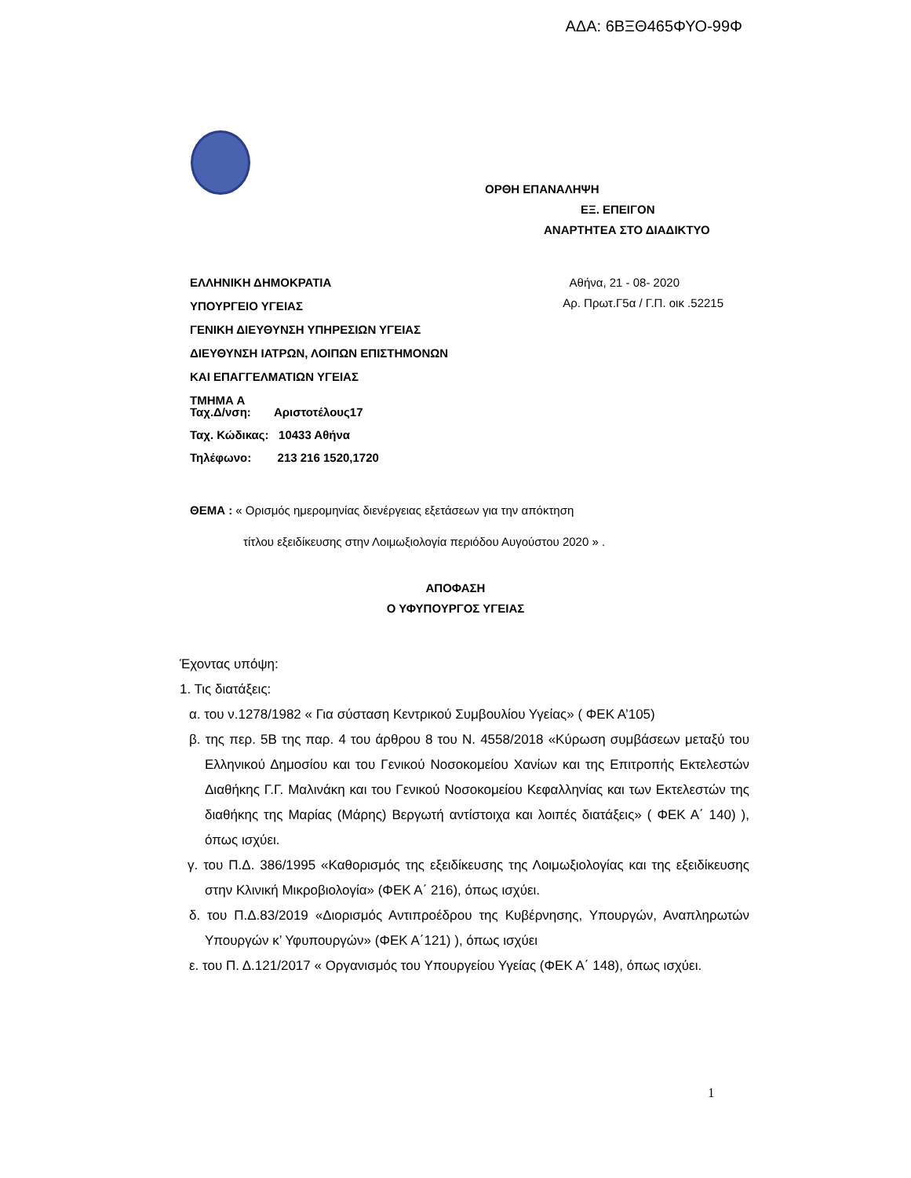ΑΔΑ: 6ΒΞΘ465ΦΥΟ-99Φ
ΟΡΘΗ ΕΠΑΝΑΛΗΨΗ
ΕΞ. ΕΠΕΙΓΟΝ
ΑΝΑΡΤΗΤΕΑ ΣΤΟ ΔΙΑΔΙΚΤΥΟ
ΕΛΛΗΝΙΚΗ ΔΗΜΟΚΡΑΤΙΑ
ΥΠΟΥΡΓΕΙΟ ΥΓΕΙΑΣ
ΓΕΝΙΚΗ ΔΙΕΥΘΥΝΣΗ ΥΠΗΡΕΣΙΩΝ ΥΓΕΙΑΣ
ΔΙΕΥΘΥΝΣΗ ΙΑΤΡΩΝ, ΛΟΙΠΩΝ ΕΠΙΣΤΗΜΟΝΩΝ
ΚΑΙ ΕΠΑΓΓΕΛΜΑΤΙΩΝ ΥΓΕΙΑΣ
ΤΜΗΜΑ Α
Αθήνα, 21 - 08- 2020
Αρ. Πρωτ.Γ5α / Γ.Π. οικ .52215
Ταχ.Δ/νση: Αριστοτέλους17
Ταχ. Κώδικας: 10433 Αθήνα
Τηλέφωνο: 213 216 1520,1720
ΘΕΜΑ : « Ορισμός ημερομηνίας διενέργειας εξετάσεων για την απόκτηση
τίτλου εξειδίκευσης στην Λοιμωξιολογία περιόδου Αυγούστου 2020 » .
ΑΠΟΦΑΣΗ
Ο ΥΦΥΠΟΥΡΓΟΣ ΥΓΕΙΑΣ
Έχοντας υπόψη:
1. Τις διατάξεις:
α. του ν.1278/1982 « Για σύσταση Κεντρικού Συμβουλίου Υγείας» ( ΦΕΚ Α’105)
β. της περ. 5Β της παρ. 4 του άρθρου 8 του Ν. 4558/2018 «Κύρωση συμβάσεων μεταξύ του Ελληνικού Δημοσίου και του Γενικού Νοσοκομείου Χανίων και της Επιτροπής Εκτελεστών Διαθήκης Γ.Γ. Μαλινάκη και του Γενικού Νοσοκομείου Κεφαλληνίας και των Εκτελεστών της διαθήκης της Μαρίας (Μάρης) Βεργωτή αντίστοιχα και λοιπές διατάξεις» ( ΦΕΚ Α΄ 140) ), όπως ισχύει.
γ. του Π.Δ. 386/1995 «Καθορισμός της εξειδίκευσης της Λοιμωξιολογίας και της εξειδίκευσης στην Κλινική Μικροβιολογία» (ΦΕΚ Α΄ 216), όπως ισχύει.
δ. του Π.Δ.83/2019 «Διορισμός Αντιπροέδρου της Κυβέρνησης, Υπουργών, Αναπληρωτών Υπουργών κ’ Υφυπουργών» (ΦΕΚ Α΄121) ), όπως ισχύει
ε. του Π. Δ.121/2017 « Οργανισμός του Υπουργείου Υγείας (ΦΕΚ Α΄ 148), όπως ισχύει.
1